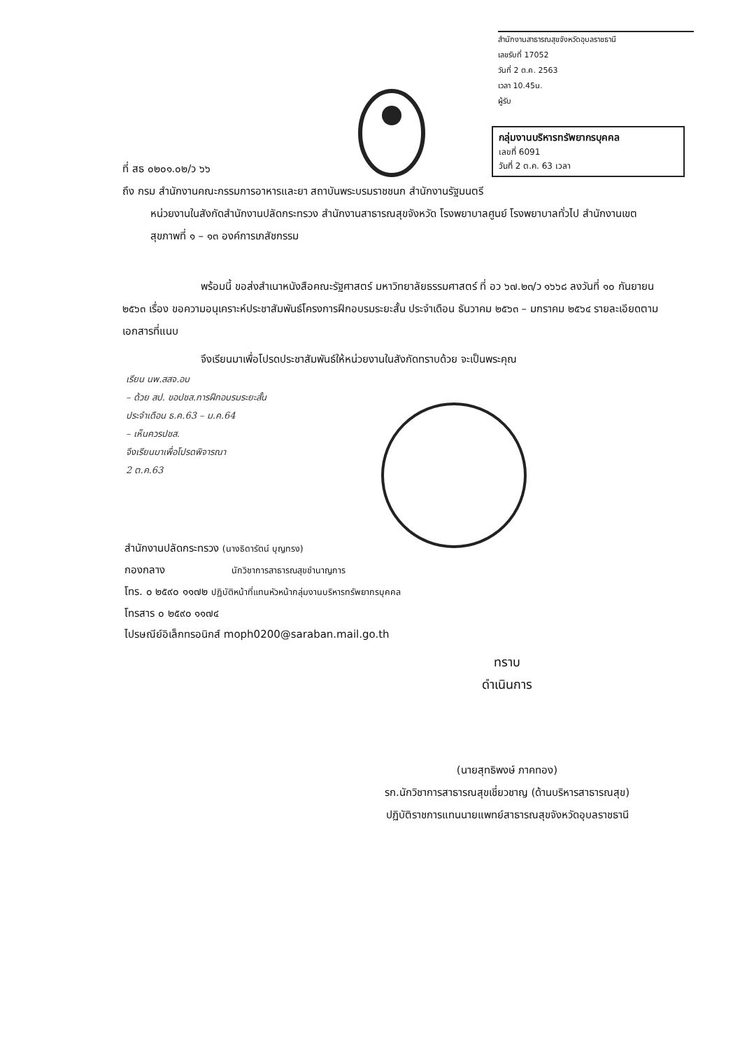สำนักงานสาธารณสุขจังหวัดอุบลราชธานี
เลขรับที่ 17052
วันที่ 2 ต.ค. 2563
เวลา 10.45น.
ผู้รับ
กลุ่มงานบริหารทรัพยากรบุคคล
เลขที่ 6091
วันที่ 2 ต.ค. 63 เวลา
ที่ สธ ๐๒๐๑.๐๒/ว ๖๖
ถึง กรม สำนักงานคณะกรรมการอาหารและยา สถาบันพระบรมราชชนก สำนักงานรัฐมนตรี
หน่วยงานในสังกัดสำนักงานปลัดกระทรวง สำนักงานสาธารณสุขจังหวัด โรงพยาบาลศูนย์ โรงพยาบาลทั่วไป สำนักงานเขตสุขภาพที่ ๑ – ๑๓ องค์การเภสัชกรรม
พร้อมนี้ ขอส่งสำเนาหนังสือคณะรัฐศาสตร์ มหาวิทยาลัยธรรมศาสตร์ ที่ อว ๖๗.๒๓/ว ๑๖๖๘ ลงวันที่ ๑๐ กันยายน ๒๕๖๓ เรื่อง ขอความอนุเคราะห์ประชาสัมพันธ์โครงการฝึกอบรมระยะสั้น ประจำเดือน ธันวาคม ๒๕๖๓ – มกราคม ๒๕๖๔ รายละเอียดตามเอกสารที่แนบ
จึงเรียนมาเพื่อโปรดประชาสัมพันธ์ให้หน่วยงานในสังกัดทราบด้วย จะเป็นพระคุณ
เรียน นพ.สสจ.อบ
– ด้วย สป. ขอปชส.การฝึกอบรมระยะสั้น
ประจำเดือน ธ.ค.63 – ม.ค.64
– เห็นควรปชส.
จึงเรียนมาเพื่อโปรดพิจารณา
2 ต.ค.63
สำนักงานปลัดกระทรวง (นางธิดารัตน์ บุญทรง)
กองกลาง นักวิชาการสาธารณสุขชำนาญการ
โทร. ๐ ๒๕๙๐ ๑๑๗๒ ปฏิบัติหน้าที่แทนหัวหน้ากลุ่มงานบริหารทรัพยากรบุคคล
โทรสาร ๐ ๒๕๙๐ ๑๑๗๔
ไปรษณีย์อิเล็กทรอนิกส์ moph0200@saraban.mail.go.th
ทราบ
ดำเนินการ
(นายสุทธิพงษ์ ภาคทอง)
รก.นักวิชาการสาธารณสุขเชี่ยวชาญ (ด้านบริหารสาธารณสุข)
ปฏิบัติราชการแทนนายแพทย์สาธารณสุขจังหวัดอุบลราชธานี